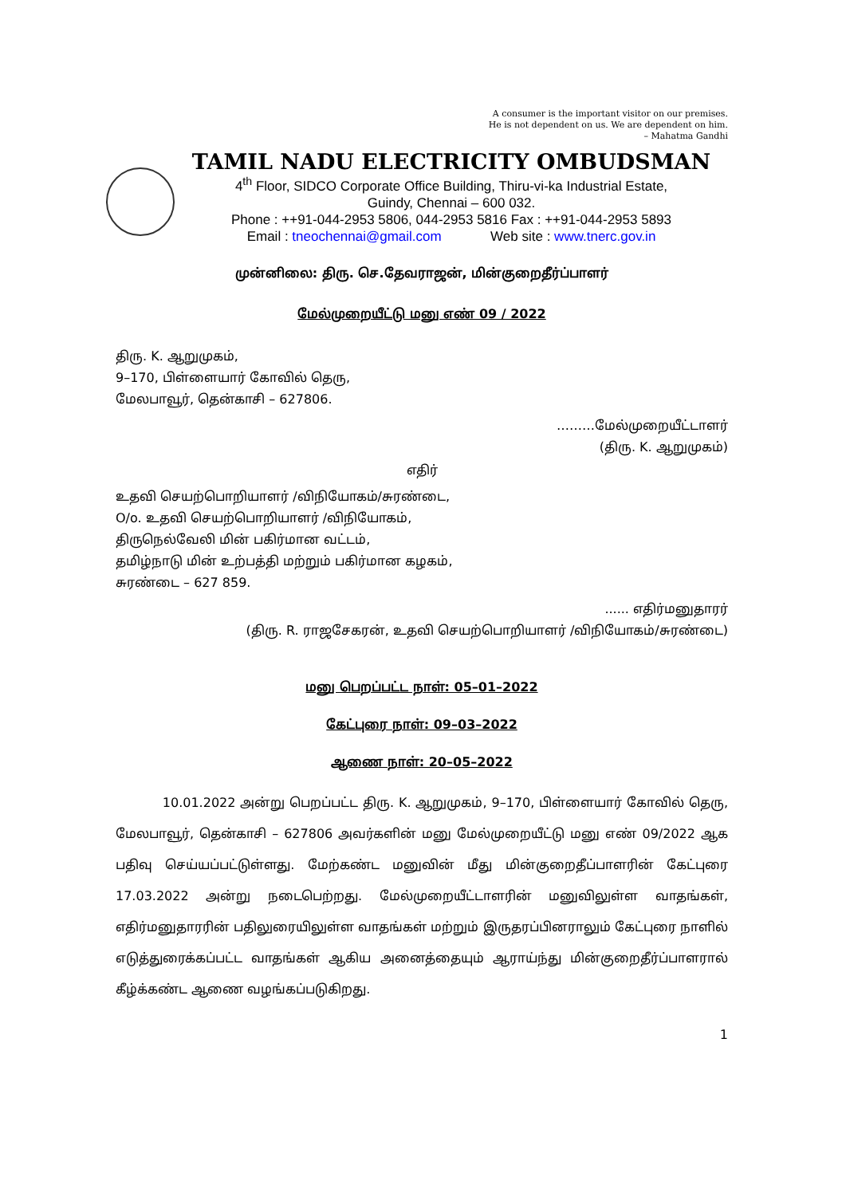A consumer is the important visitor on our premises.
He is not dependent on us. We are dependent on him.
– Mahatma Gandhi
TAMIL NADU ELECTRICITY OMBUDSMAN
4<sup>th</sup> Floor, SIDCO Corporate Office Building, Thiru-vi-ka Industrial Estate,
Guindy, Chennai – 600 032.
Phone : ++91-044-2953 5806, 044-2953 5816 Fax : ++91-044-2953 5893
Email : tneochennai@gmail.com Web site : www.tnerc.gov.in
முன்னிலை: திரு. செ.தேவராஜன், மின்குறைதீர்ப்பாளர்
மேல்முறையீட்டு மனு எண் 09 / 2022
திரு. K. ஆறுமுகம்,
9–170, பிள்ளையார் கோவில் தெரு,
மேலபாவூர், தென்காசி – 627806.
………மேல்முறையீட்டாளர்
(திரு. K. ஆறுமுகம்)
எதிர்
உதவி செயற்பொறியாளர் /விநியோகம்/சுரண்டை,
O/o. உதவி செயற்பொறியாளர் /விநியோகம்,
திருநெல்வேலி மின் பகிர்மான வட்டம்,
தமிழ்நாடு மின் உற்பத்தி மற்றும் பகிர்மான கழகம்,
சுரண்டை – 627 859.
...... எதிர்மனுதாரர்
(திரு. R. ராஜசேகரன், உதவி செயற்பொறியாளர் /விநியோகம்/சுரண்டை)
மனு பெறப்பட்ட நாள்: 05–01–2022
கேட்புரை நாள்: 09–03–2022
ஆணை நாள்: 20–05–2022
10.01.2022 அன்று பெறப்பட்ட திரு. K. ஆறுமுகம், 9–170, பிள்ளையார் கோவில் தெரு, மேலபாவூர், தென்காசி – 627806 அவர்களின் மனு மேல்முறையீட்டு மனு எண் 09/2022 ஆக பதிவு செய்யப்பட்டுள்ளது. மேற்கண்ட மனுவின் மீது மின்குறைதீப்பாளரின் கேட்புரை 17.03.2022 அன்று நடைபெற்றது. மேல்முறையீட்டாளரின் மனுவிலுள்ள வாதங்கள், எதிர்மனுதாரரின் பதிலுரையிலுள்ள வாதங்கள் மற்றும் இருதரப்பினராலும் கேட்புரை நாளில் எடுத்துரைக்கப்பட்ட வாதங்கள் ஆகிய அனைத்தையும் ஆராய்ந்து மின்குறைதீர்ப்பாளரால் கீழ்க்கண்ட ஆணை வழங்கப்படுகிறது.
1